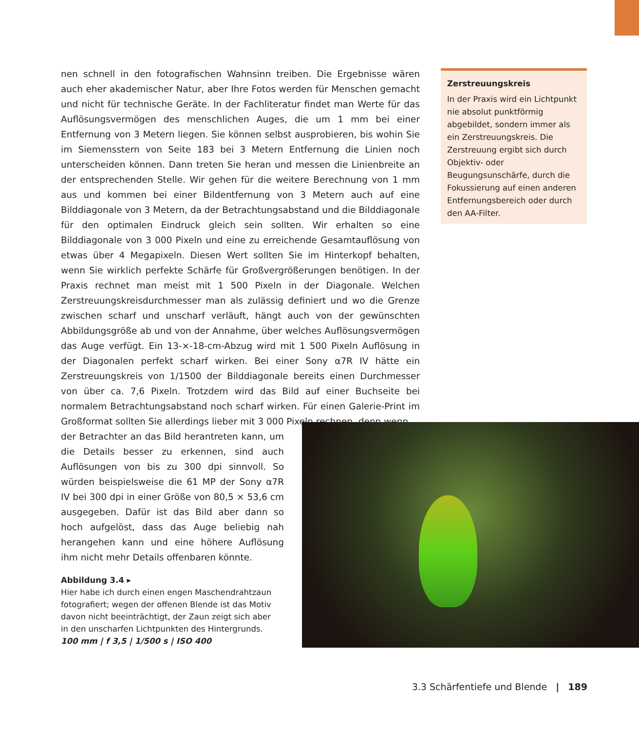nen schnell in den fotografischen Wahnsinn treiben. Die Ergebnisse wären auch eher akademischer Natur, aber Ihre Fotos werden für Menschen gemacht und nicht für technische Geräte. In der Fachliteratur findet man Werte für das Auflösungsvermögen des menschlichen Auges, die um 1 mm bei einer Entfernung von 3 Metern liegen. Sie können selbst ausprobieren, bis wohin Sie im Siemensstern von Seite 183 bei 3 Metern Entfernung die Linien noch unterscheiden können. Dann treten Sie heran und messen die Linienbreite an der entsprechenden Stelle. Wir gehen für die weitere Berechnung von 1 mm aus und kommen bei einer Bildentfernung von 3 Metern auch auf eine Bilddiagonale von 3 Metern, da der Betrachtungsabstand und die Bilddiagonale für den optimalen Eindruck gleich sein sollten. Wir erhalten so eine Bilddiagonale von 3 000 Pixeln und eine zu erreichende Gesamtauflösung von etwas über 4 Megapixeln. Diesen Wert sollten Sie im Hinterkopf behalten, wenn Sie wirklich perfekte Schärfe für Großvergrößerungen benötigen. In der Praxis rechnet man meist mit 1 500 Pixeln in der Diagonale. Welchen Zerstreuungskreisdurchmesser man als zulässig definiert und wo die Grenze zwischen scharf und unscharf verläuft, hängt auch von der gewünschten Abbildungsgröße ab und von der Annahme, über welches Auflösungsvermögen das Auge verfügt. Ein 13-×-18-cm-Abzug wird mit 1 500 Pixeln Auflösung in der Diagonalen perfekt scharf wirken. Bei einer Sony α7R IV hätte ein Zerstreuungskreis von 1/1500 der Bilddiagonale bereits einen Durchmesser von über ca. 7,6 Pixeln. Trotzdem wird das Bild auf einer Buchseite bei normalem Betrachtungsabstand noch scharf wirken. Für einen Galerie-Print im Großformat sollten Sie allerdings lieber mit 3 000 Pixeln rechnen, denn wenn
der Betrachter an das Bild herantreten kann, um die Details besser zu erkennen, sind auch Auflösungen von bis zu 300 dpi sinnvoll. So würden beispielsweise die 61 MP der Sony α7R IV bei 300 dpi in einer Größe von 80,5 × 53,6 cm ausgegeben. Dafür ist das Bild aber dann so hoch aufgelöst, dass das Auge beliebig nah herangehen kann und eine höhere Auflösung ihm nicht mehr Details offenbaren könnte.
Zerstreuungskreis
In der Praxis wird ein Lichtpunkt nie absolut punktförmig abgebildet, sondern immer als ein Zerstreuungskreis. Die Zerstreuung ergibt sich durch Objektiv- oder Beugungsunschärfe, durch die Fokussierung auf einen anderen Entfernungsbereich oder durch den AA-Filter.
Abbildung 3.4 ▸
Hier habe ich durch einen engen Maschendrahtzaun fotografiert; wegen der offenen Blende ist das Motiv davon nicht beeinträchtigt, der Zaun zeigt sich aber in den unscharfen Lichtpunkten des Hintergrunds.
100 mm | f 3,5 | 1/500 s | ISO 400
3.3 Schärfentiefe und Blende | 189